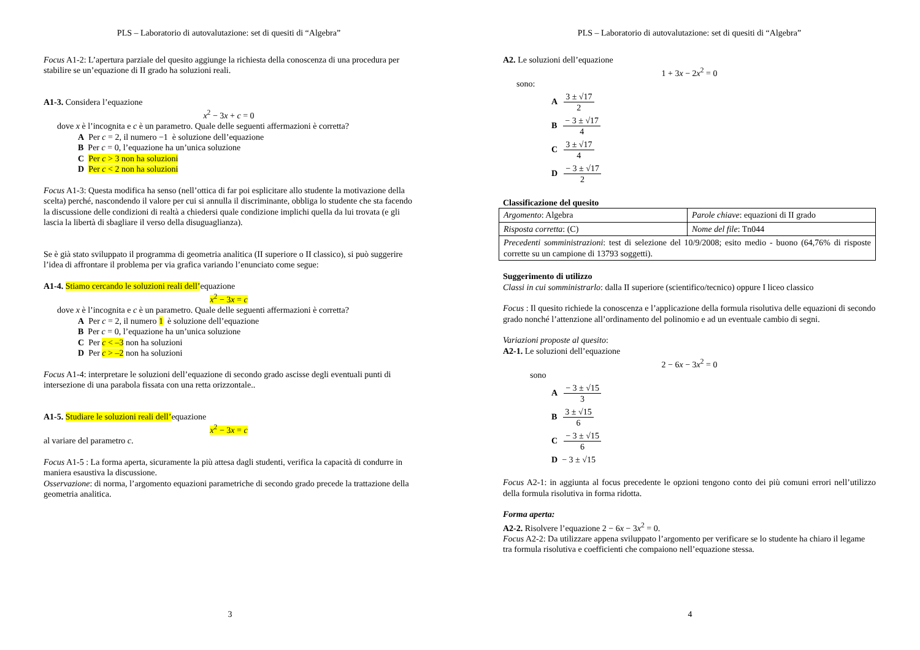PLS – Laboratorio di autovalutazione: set di quesiti di “Algebra”
Focus A1-2: L’apertura parziale del quesito aggiunge la richiesta della conoscenza di una procedura per stabilire se un’equazione di II grado ha soluzioni reali.
A1-3. Considera l’equazione
x<sup>2</sup> − 3x + c = 0
dove x è l’incognita e c è un parametro. Quale delle seguenti affermazioni è corretta?
A Per c = 2, il numero −1 è soluzione dell’equazione
B Per c = 0, l’equazione ha un’unica soluzione
C Per c > 3 non ha soluzioni
D Per c < 2 non ha soluzioni
Focus A1-3: Questa modifica ha senso (nell’ottica di far poi esplicitare allo studente la motivazione della scelta) perché, nascondendo il valore per cui si annulla il discriminante, obbliga lo studente che sta facendo la discussione delle condizioni di realtà a chiedersi quale condizione implichi quella da lui trovata (e gli lascia la libertà di sbagliare il verso della disuguaglianza).
Se è già stato sviluppato il programma di geometria analitica (II superiore o II classico), si può suggerire l’idea di affrontare il problema per via grafica variando l’enunciato come segue:
A1-4. Stiamo cercando le soluzioni reali dell’equazione
x<sup>2</sup> − 3x = c
dove x è l’incognita e c è un parametro. Quale delle seguenti affermazioni è corretta?
A Per c = 2, il numero 1 è soluzione dell’equazione
B Per c = 0, l’equazione ha un’unica soluzione
C Per c < –3 non ha soluzioni
D Per c > –2 non ha soluzioni
Focus A1-4: interpretare le soluzioni dell’equazione di secondo grado ascisse degli eventuali punti di intersezione di una parabola fissata con una retta orizzontale..
A1-5. Studiare le soluzioni reali dell’equazione
x<sup>2</sup> − 3x = c
al variare del parametro c.
Focus A1-5 : La forma aperta, sicuramente la più attesa dagli studenti, verifica la capacità di condurre in maniera esaustiva la discussione.
Osservazione: di norma, l’argomento equazioni parametriche di secondo grado precede la trattazione della geometria analitica.
3
PLS – Laboratorio di autovalutazione: set di quesiti di “Algebra”
A2. Le soluzioni dell’equazione
1 + 3x − 2x<sup>2</sup> = 0
sono:
A 3 ± √17 2
B − 3 ± √17 4
C 3 ± √17 4
D − 3 ± √17 2
Classificazione del quesito
| Argomento : Algebra | Parole chiave : equazioni di II grado |
| Risposta corretta : (C) | Nome del file : Tn044 |
| Precedenti somministrazioni : test di selezione del 10/9/2008; esito medio - buono (64,76% di risposte corrette su un campione di 13793 soggetti). | |
Suggerimento di utilizzo
Classi in cui somministrarlo: dalla II superiore (scientifico/tecnico) oppure I liceo classico
Focus : Il quesito richiede la conoscenza e l’applicazione della formula risolutiva delle equazioni di secondo grado nonché l’attenzione all’ordinamento del polinomio e ad un eventuale cambio di segni.
Variazioni proposte al quesito:
A2-1. Le soluzioni dell’equazione
2 − 6x − 3x<sup>2</sup> = 0
sono
A − 3 ± √15 3
B 3 ± √15 6
C − 3 ± √15 6
D − 3 ± √15
Focus A2-1: in aggiunta al focus precedente le opzioni tengono conto dei più comuni errori nell’utilizzo della formula risolutiva in forma ridotta.
Forma aperta:
A2-2. Risolvere l’equazione 2 − 6x − 3x<sup>2</sup> = 0.
Focus A2-2: Da utilizzare appena sviluppato l’argomento per verificare se lo studente ha chiaro il legame tra formula risolutiva e coefficienti che compaiono nell’equazione stessa.
4